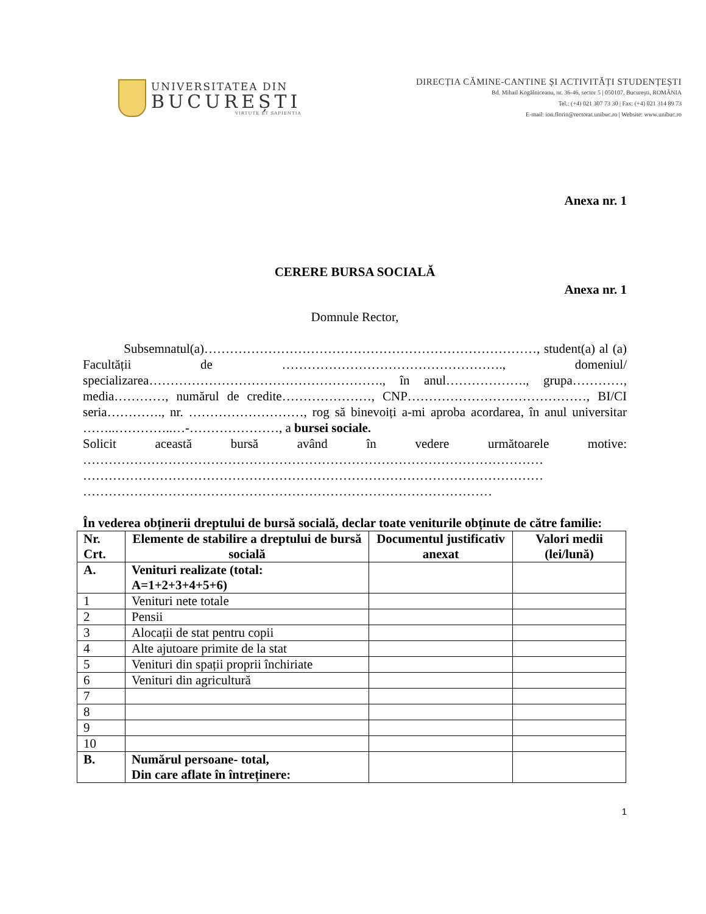UNIVERSITATEA DIN
BUCUREȘTI
VIRTUTE ET SAPIENTIA
DIRECȚIA CĂMINE-CANTINE ȘI ACTIVITĂȚI STUDENȚEȘTI
Bd. Mihail Kogălniceanu, nr. 36-46, sector 5 | 050107, București, ROMÂNIA
Tel.: (+4) 021 307 73 30 | Fax: (+4) 021 314 89 73
E-mail: ion.florin@rectorat.unibuc.ro | Website: www.unibuc.ro
Anexa nr. 1
CERERE BURSA SOCIALĂ
Anexa nr. 1
Domnule Rector,
Subsemnatul(a)……………………………………………………………………, student(a) al (a) Facultății de ……………………………………………., domeniul/ specializarea………………………………………………., în anul………………., grupa…………, media…………, numărul de credite…………………, CNP……………………………………, BI/CI seria…………., nr. ………………………, rog să binevoiți a-mi aproba acordarea, în anul universitar ……..…………..…-…………………, a bursei sociale.
Solicit această bursă având în vedere următoarele motive: ……………………………………………………………………………………………… ……………………………………………………………………………………………… ……………………………………………………………………………………
În vederea obținerii dreptului de bursă socială, declar toate veniturile obținute de către familie:
| Nr. Crt. | Elemente de stabilire a dreptului de bursă socială | Documentul justificativ anexat | Valori medii (lei/lună) |
| --- | --- | --- | --- |
| A. | Venituri realizate (total: A=1+2+3+4+5+6) | | |
| 1 | Venituri nete totale | | |
| 2 | Pensii | | |
| 3 | Alocații de stat pentru copii | | |
| 4 | Alte ajutoare primite de la stat | | |
| 5 | Venituri din spații proprii închiriate | | |
| 6 | Venituri din agricultură | | |
| 7 | | | |
| 8 | | | |
| 9 | | | |
| 10 | | | |
| B. | Numărul persoane- total, Din care aflate în întreținere: | | |
1